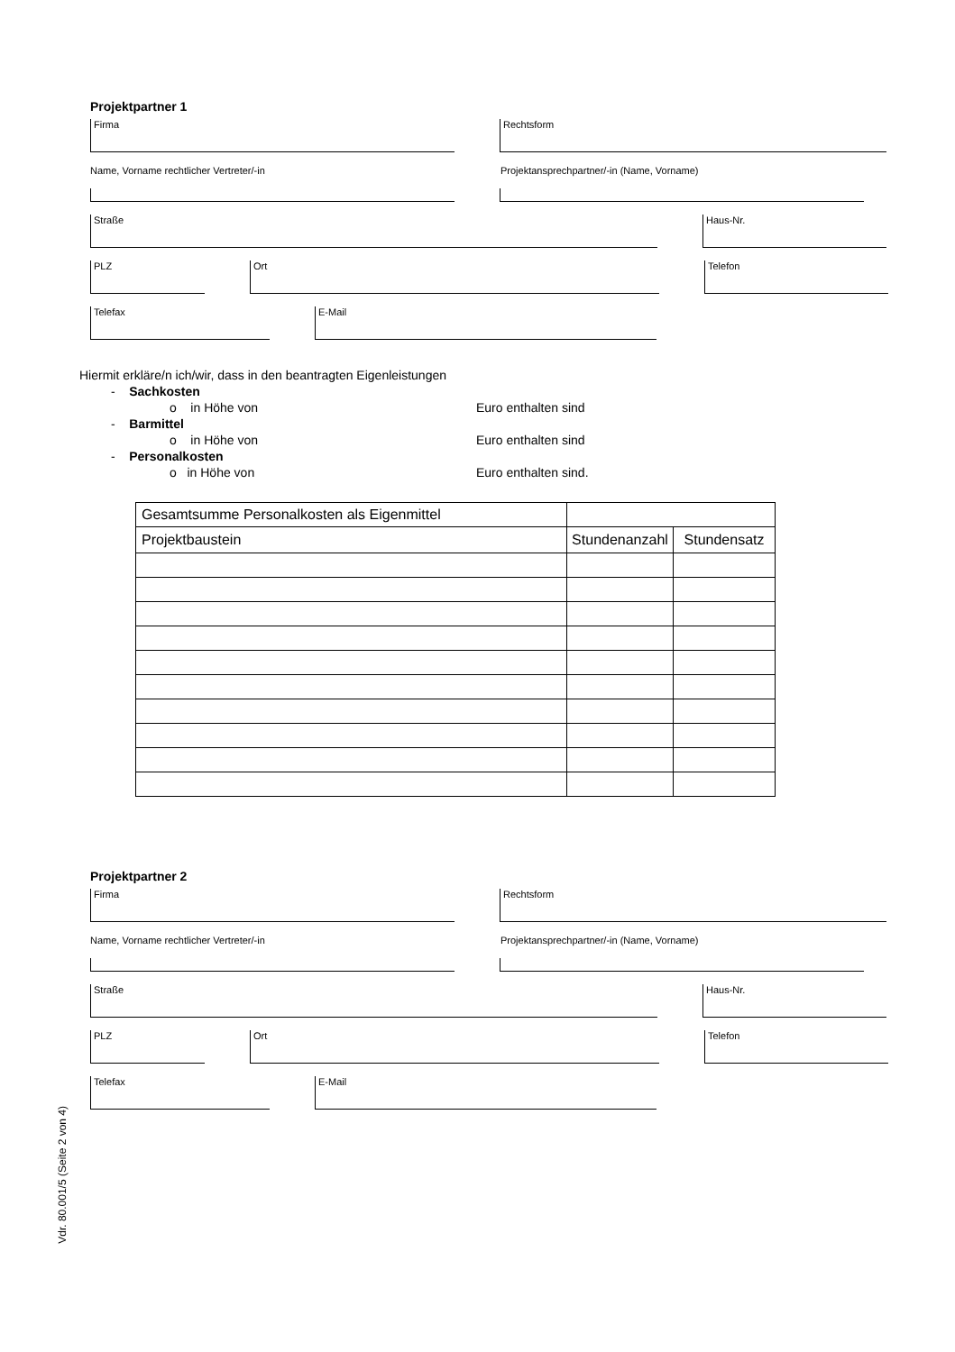Projektpartner 1
Firma Rechtsform
Name, Vorname rechtlicher Vertreter/-in Projektansprechpartner/-in (Name, Vorname)
Straße Haus-Nr.
PLZ Ort Telefon
Telefax E-Mail
Hiermit erkläre/n ich/wir, dass in den beantragten Eigenleistungen
- Sachkosten
o in Höhe von Euro enthalten sind
- Barmittel
o in Höhe von Euro enthalten sind
- Personalkosten
o in Höhe von Euro enthalten sind.
| Gesamtsumme Personalkosten als Eigenmittel | | |
| Projektbaustein | Stundenanzahl | Stundensatz |
Projektpartner 2
Firma Rechtsform
Name, Vorname rechtlicher Vertreter/-in Projektansprechpartner/-in (Name, Vorname)
Straße Haus-Nr.
PLZ Ort Telefon
Telefax E-Mail
Vdr. 80.001/5 (Seite 2 von 4)